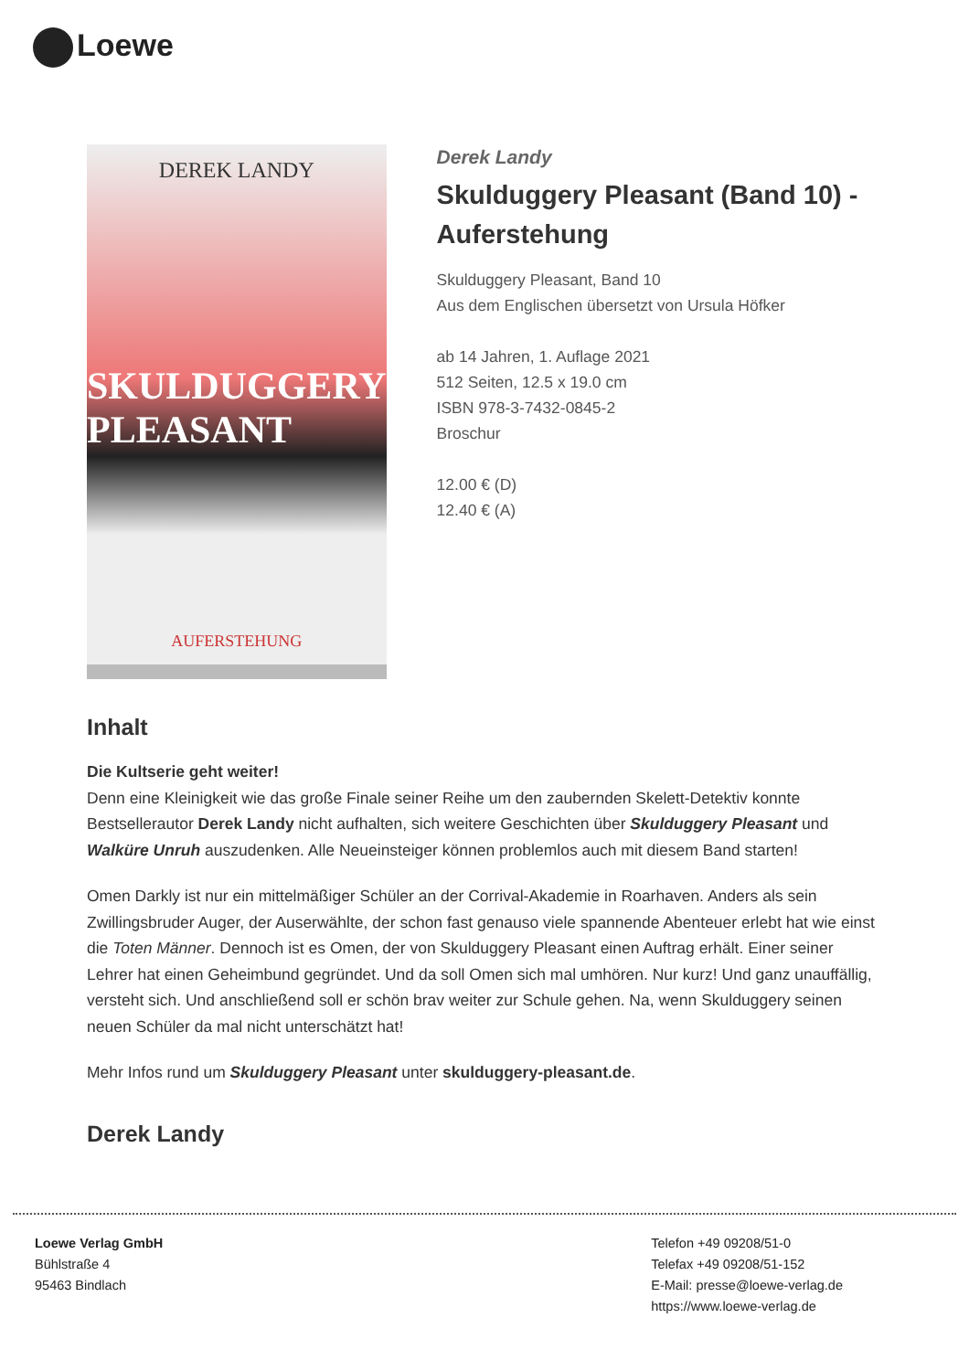Loewe
DEREK LANDY
SKULDUGGERY
PLEASANT
AUFERSTEHUNG
Derek Landy
Skulduggery Pleasant (Band 10) - Auferstehung
Skulduggery Pleasant, Band 10
Aus dem Englischen übersetzt von Ursula Höfker
ab 14 Jahren, 1. Auflage 2021
512 Seiten, 12.5 x 19.0 cm
ISBN 978-3-7432-0845-2
Broschur
12.00 € (D)
12.40 € (A)
Inhalt
Die Kultserie geht weiter!
Denn eine Kleinigkeit wie das große Finale seiner Reihe um den zaubernden Skelett-Detektiv konnte Bestsellerautor Derek Landy nicht aufhalten, sich weitere Geschichten über Skulduggery Pleasant und Walküre Unruh auszudenken. Alle Neueinsteiger können problemlos auch mit diesem Band starten!
Omen Darkly ist nur ein mittelmäßiger Schüler an der Corrival-Akademie in Roarhaven. Anders als sein Zwillingsbruder Auger, der Auserwählte, der schon fast genauso viele spannende Abenteuer erlebt hat wie einst die Toten Männer. Dennoch ist es Omen, der von Skulduggery Pleasant einen Auftrag erhält. Einer seiner Lehrer hat einen Geheimbund gegründet. Und da soll Omen sich mal umhören. Nur kurz! Und ganz unauffällig, versteht sich. Und anschließend soll er schön brav weiter zur Schule gehen. Na, wenn Skulduggery seinen neuen Schüler da mal nicht unterschätzt hat!
Mehr Infos rund um Skulduggery Pleasant unter skulduggery-pleasant.de.
Derek Landy
Loewe Verlag GmbH
Bühlstraße 4
95463 Bindlach
Telefon +49 09208/51-0
Telefax +49 09208/51-152
E-Mail: presse@loewe-verlag.de
https://www.loewe-verlag.de